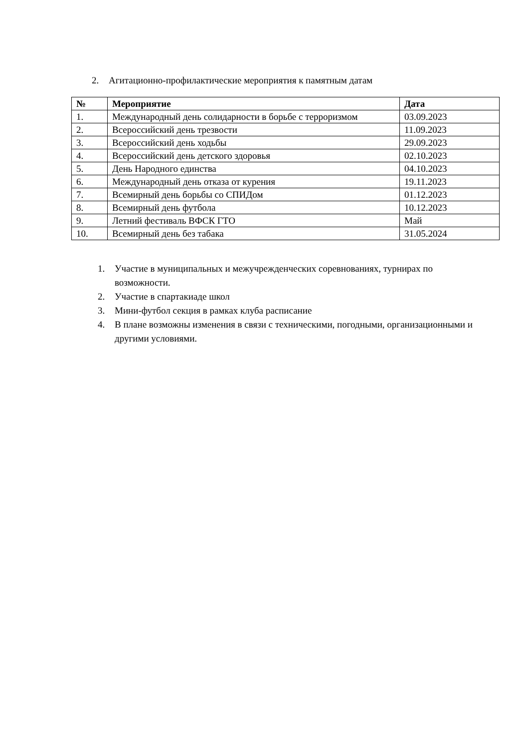2. Агитационно-профилактические мероприятия к памятным датам
| № | Мероприятие | Дата |
| --- | --- | --- |
| 1. | Международный день солидарности в борьбе с терроризмом | 03.09.2023 |
| 2. | Всероссийский день трезвости | 11.09.2023 |
| 3. | Всероссийский день ходьбы | 29.09.2023 |
| 4. | Всероссийский день детского здоровья | 02.10.2023 |
| 5. | День Народного единства | 04.10.2023 |
| 6. | Международный день отказа от курения | 19.11.2023 |
| 7. | Всемирный день борьбы со СПИДом | 01.12.2023 |
| 8. | Всемирный день футбола | 10.12.2023 |
| 9. | Летний фестиваль ВФСК ГТО | Май |
| 10. | Всемирный день без табака | 31.05.2024 |
1. Участие в муниципальных и межучрежденческих соревнованиях, турнирах по возможности.
2. Участие в спартакиаде школ
3. Мини-футбол секция в рамках клуба расписание
4. В плане возможны изменения в связи с техническими, погодными, организационными и другими условиями.